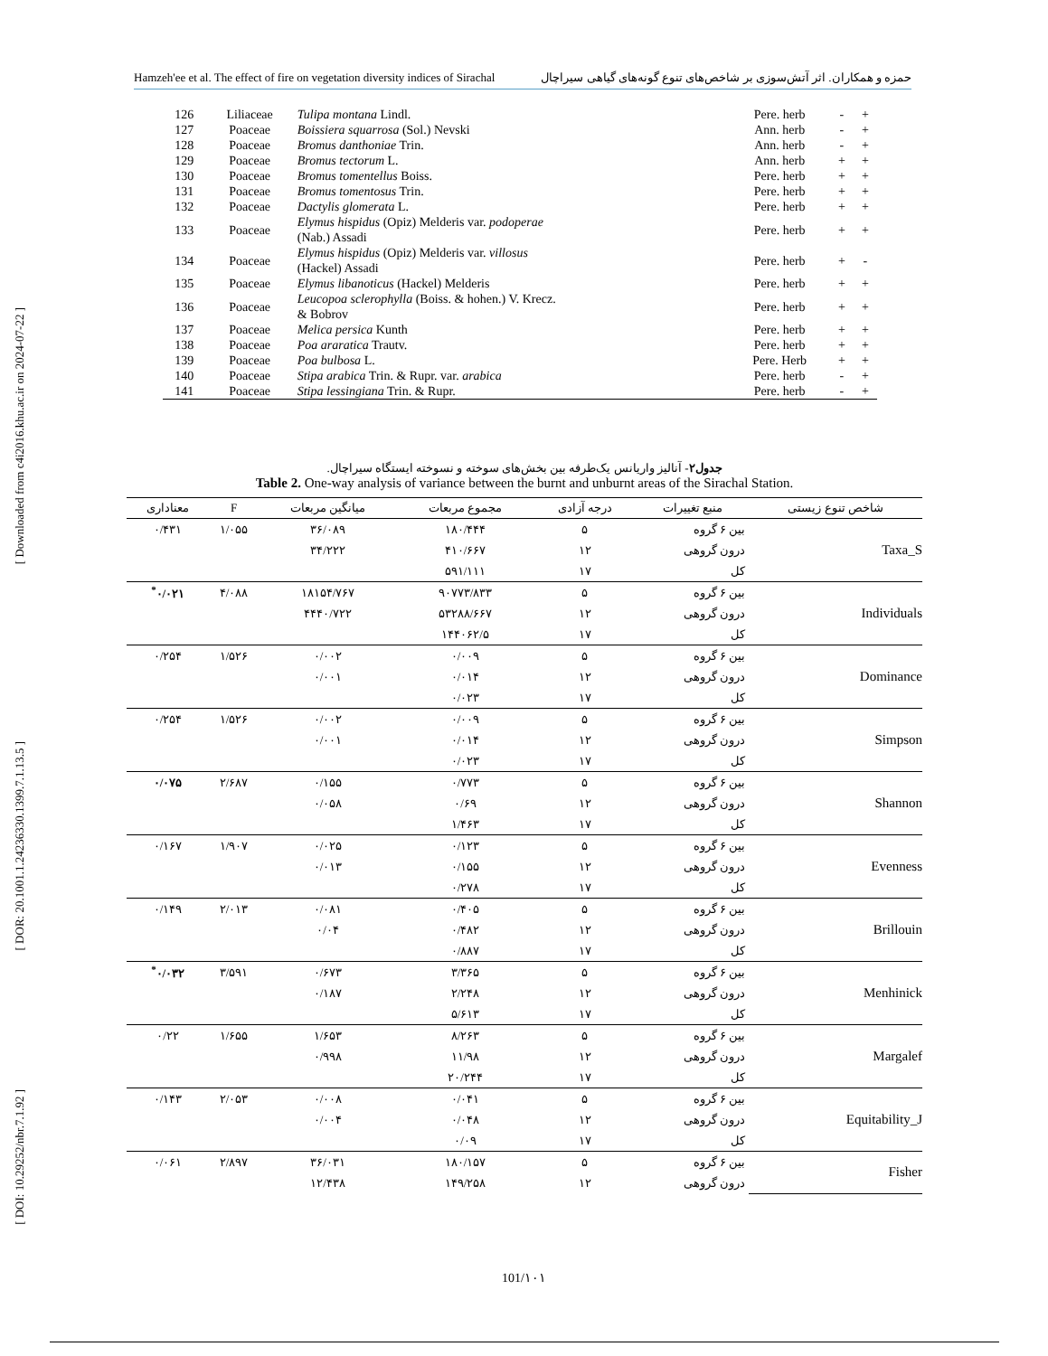[ Downloaded from c4i2016.khu.ac.ir on 2024-07-22 ]
[ DOR: 20.1001.1.24236330.1399.7.1.13.5 ]
[ DOI: 10.29252/nbr.7.1.92 ]
Hamzeh'ee et al. The effect of fire on vegetation diversity indices of Sirachal حمزه و همکاران. اثر آتش‌سوزی بر شاخص‌های تنوع گونه‌های گیاهی سیراچال
| 126 | Liliaceae | Tulipa montana Lindl. | Pere. herb | - | + |
| 127 | Poaceae | Boissiera squarrosa (Sol.) Nevski | Ann. herb | - | + |
| 128 | Poaceae | Bromus danthoniae Trin. | Ann. herb | - | + |
| 129 | Poaceae | Bromus tectorum L. | Ann. herb | + | + |
| 130 | Poaceae | Bromus tomentellus Boiss. | Pere. herb | + | + |
| 131 | Poaceae | Bromus tomentosus Trin. | Pere. herb | + | + |
| 132 | Poaceae | Dactylis glomerata L. | Pere. herb | + | + |
| 133 | Poaceae | Elymus hispidus (Opiz) Melderis var. podoperae (Nab.) Assadi | Pere. herb | + | + |
| 134 | Poaceae | Elymus hispidus (Opiz) Melderis var. villosus (Hackel) Assadi | Pere. herb | + | - |
| 135 | Poaceae | Elymus libanoticus (Hackel) Melderis | Pere. herb | + | + |
| 136 | Poaceae | Leucopoa sclerophylla (Boiss. & hohen.) V. Krecz. & Bobrov | Pere. herb | + | + |
| 137 | Poaceae | Melica persica Kunth | Pere. herb | + | + |
| 138 | Poaceae | Poa araratica Trautv. | Pere. herb | + | + |
| 139 | Poaceae | Poa bulbosa L. | Pere. Herb | + | + |
| 140 | Poaceae | Stipa arabica Trin. & Rupr. var. arabica | Pere. herb | - | + |
| 141 | Poaceae | Stipa lessingiana Trin. & Rupr. | Pere. herb | - | + |
جدول۲- آنالیز واریانس یک‌طرفه بین بخش‌های سوخته و نسوخته ایستگاه سیراچال.
Table 2. One-way analysis of variance between the burnt and unburnt areas of the Sirachal Station.
| شاخص تنوع زیستی | منبع تغییرات | درجه آزادی | مجموع مربعات | میانگین مربعات | F | معناداری |
| --- | --- | --- | --- | --- | --- | --- |
| Taxa_S | بین ۶ گروه | ۵ | ۱۸۰/۴۴۴ | ۳۶/۰۸۹ | ۱/۰۵۵ | ۰/۴۳۱ |
| | درون گروهی | ۱۲ | ۴۱۰/۶۶۷ | ۳۴/۲۲۲ | | |
| | کل | ۱۷ | ۵۹۱/۱۱۱ | | | |
| Individuals | بین ۶ گروه | ۵ | ۹۰۷۷۳/۸۳۳ | ۱۸۱۵۴/۷۶۷ | ۴/۰۸۸ | ۰/۰۲۱<sup>*</sup> |
| | درون گروهی | ۱۲ | ۵۳۲۸۸/۶۶۷ | ۴۴۴۰/۷۲۲ | | |
| | کل | ۱۷ | ۱۴۴۰۶۲/۵ | | | |
| Dominance | بین ۶ گروه | ۵ | ۰/۰۰۹ | ۰/۰۰۲ | ۱/۵۲۶ | ۰/۲۵۴ |
| | درون گروهی | ۱۲ | ۰/۰۱۴ | ۰/۰۰۱ | | |
| | کل | ۱۷ | ۰/۰۲۳ | | | |
| Simpson | بین ۶ گروه | ۵ | ۰/۰۰۹ | ۰/۰۰۲ | ۱/۵۲۶ | ۰/۲۵۴ |
| | درون گروهی | ۱۲ | ۰/۰۱۴ | ۰/۰۰۱ | | |
| | کل | ۱۷ | ۰/۰۲۳ | | | |
| Shannon | بین ۶ گروه | ۵ | ۰/۷۷۳ | ۰/۱۵۵ | ۲/۶۸۷ | ۰/۰۷۵ |
| | درون گروهی | ۱۲ | ۰/۶۹ | ۰/۰۵۸ | | |
| | کل | ۱۷ | ۱/۴۶۳ | | | |
| Evenness | بین ۶ گروه | ۵ | ۰/۱۲۳ | ۰/۰۲۵ | ۱/۹۰۷ | ۰/۱۶۷ |
| | درون گروهی | ۱۲ | ۰/۱۵۵ | ۰/۰۱۳ | | |
| | کل | ۱۷ | ۰/۲۷۸ | | | |
| Brillouin | بین ۶ گروه | ۵ | ۰/۴۰۵ | ۰/۰۸۱ | ۲/۰۱۳ | ۰/۱۴۹ |
| | درون گروهی | ۱۲ | ۰/۴۸۲ | ۰/۰۴ | | |
| | کل | ۱۷ | ۰/۸۸۷ | | | |
| Menhinick | بین ۶ گروه | ۵ | ۳/۳۶۵ | ۰/۶۷۳ | ۳/۵۹۱ | ۰/۰۳۲<sup>*</sup> |
| | درون گروهی | ۱۲ | ۲/۲۴۸ | ۰/۱۸۷ | | |
| | کل | ۱۷ | ۵/۶۱۳ | | | |
| Margalef | بین ۶ گروه | ۵ | ۸/۲۶۳ | ۱/۶۵۳ | ۱/۶۵۵ | ۰/۲۲ |
| | درون گروهی | ۱۲ | ۱۱/۹۸ | ۰/۹۹۸ | | |
| | کل | ۱۷ | ۲۰/۲۴۴ | | | |
| Equitability_J | بین ۶ گروه | ۵ | ۰/۰۴۱ | ۰/۰۰۸ | ۲/۰۵۳ | ۰/۱۴۳ |
| | درون گروهی | ۱۲ | ۰/۰۴۸ | ۰/۰۰۴ | | |
| | کل | ۱۷ | ۰/۰۹ | | | |
| Fisher | بین ۶ گروه | ۵ | ۱۸۰/۱۵۷ | ۳۶/۰۳۱ | ۲/۸۹۷ | ۰/۰۶۱ |
| | درون گروهی | ۱۲ | ۱۴۹/۲۵۸ | ۱۲/۴۳۸ | | |
101/۱۰۱